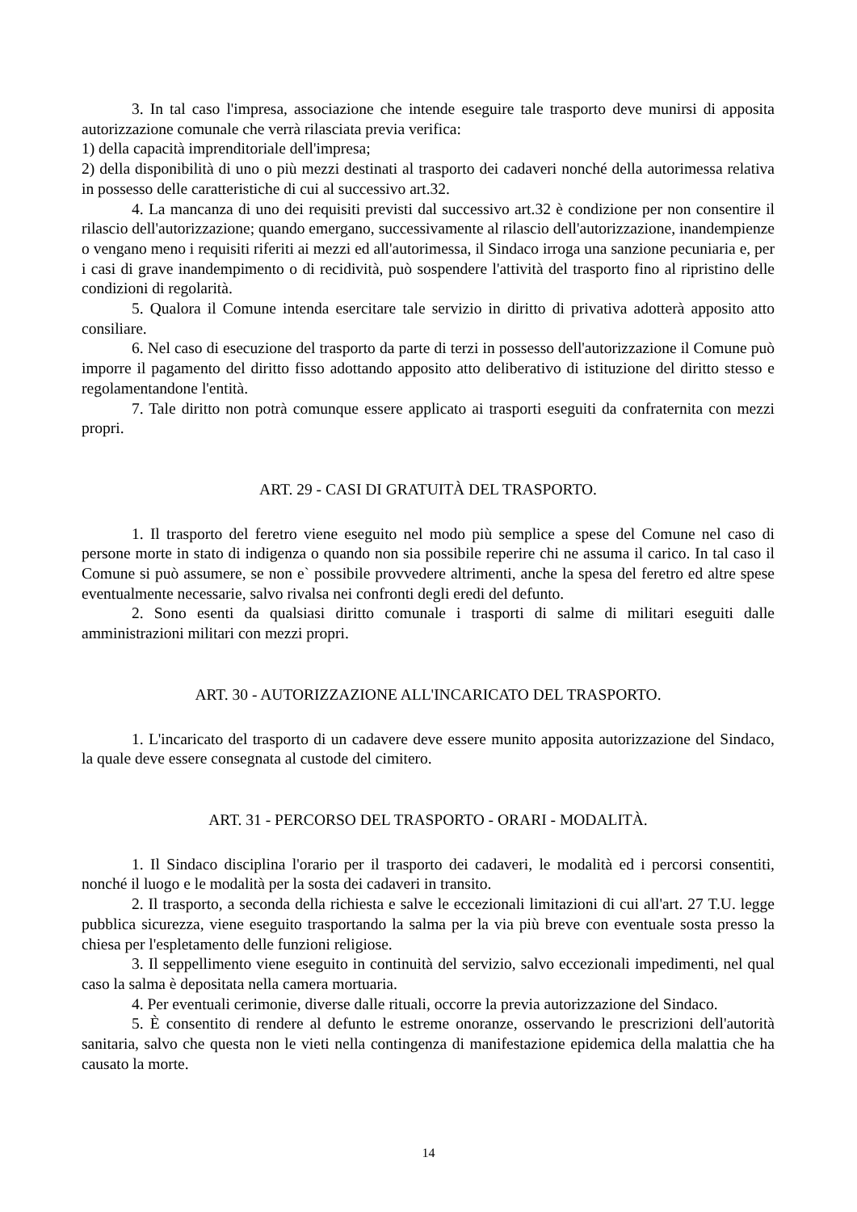3. In tal caso l'impresa, associazione che intende eseguire tale trasporto deve munirsi di apposita autorizzazione comunale che verrà rilasciata previa verifica:
1) della capacità imprenditoriale dell'impresa;
2) della disponibilità di uno o più mezzi destinati al trasporto dei cadaveri nonché della autorimessa relativa in possesso delle caratteristiche di cui al successivo art.32.
4. La mancanza di uno dei requisiti previsti dal successivo art.32 è condizione per non consentire il rilascio dell'autorizzazione; quando emergano, successivamente al rilascio dell'autorizzazione, inandempienze o vengano meno i requisiti riferiti ai mezzi ed all'autorimessa, il Sindaco irroga una sanzione pecuniaria e, per i casi di grave inandempimento o di recidività, può sospendere l'attività del trasporto fino al ripristino delle condizioni di regolarità.
5. Qualora il Comune intenda esercitare tale servizio in diritto di privativa adotterà apposito atto consiliare.
6. Nel caso di esecuzione del trasporto da parte di terzi in possesso dell'autorizzazione il Comune può imporre il pagamento del diritto fisso adottando apposito atto deliberativo di istituzione del diritto stesso e regolamentandone l'entità.
7. Tale diritto non potrà comunque essere applicato ai trasporti eseguiti da confraternita con mezzi propri.
ART. 29 - CASI DI GRATUITÀ DEL TRASPORTO.
1. Il trasporto del feretro viene eseguito nel modo più semplice a spese del Comune nel caso di persone morte in stato di indigenza o quando non sia possibile reperire chi ne assuma il carico. In tal caso il Comune si può assumere, se non e` possibile provvedere altrimenti, anche la spesa del feretro ed altre spese eventualmente necessarie, salvo rivalsa nei confronti degli eredi del defunto.
2. Sono esenti da qualsiasi diritto comunale i trasporti di salme di militari eseguiti dalle amministrazioni militari con mezzi propri.
ART. 30 - AUTORIZZAZIONE ALL'INCARICATO DEL TRASPORTO.
1. L'incaricato del trasporto di un cadavere deve essere munito apposita autorizzazione del Sindaco, la quale deve essere consegnata al custode del cimitero.
ART. 31 - PERCORSO DEL TRASPORTO - ORARI - MODALITÀ.
1. Il Sindaco disciplina l'orario per il trasporto dei cadaveri, le modalità ed i percorsi consentiti, nonché il luogo e le modalità per la sosta dei cadaveri in transito.
2. Il trasporto, a seconda della richiesta e salve le eccezionali limitazioni di cui all'art. 27 T.U. legge pubblica sicurezza, viene eseguito trasportando la salma per la via più breve con eventuale sosta presso la chiesa per l'espletamento delle funzioni religiose.
3. Il seppellimento viene eseguito in continuità del servizio, salvo eccezionali impedimenti, nel qual caso la salma è depositata nella camera mortuaria.
4. Per eventuali cerimonie, diverse dalle rituali, occorre la previa autorizzazione del Sindaco.
5. È consentito di rendere al defunto le estreme onoranze, osservando le prescrizioni dell'autorità sanitaria, salvo che questa non le vieti nella contingenza di manifestazione epidemica della malattia che ha causato la morte.
14